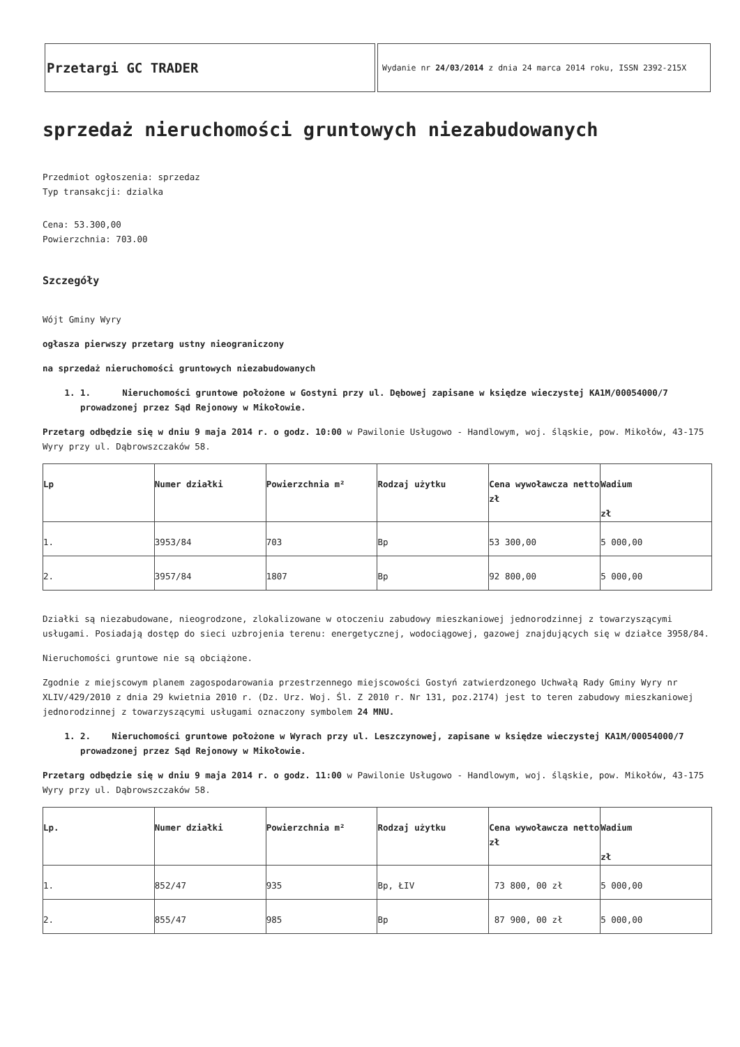Przetargi GC TRADER
Wydanie nr 24/03/2014 z dnia 24 marca 2014 roku, ISSN 2392-215X
sprzedaż nieruchomości gruntowych niezabudowanych
Przedmiot ogłoszenia: sprzedaz
Typ transakcji: dzialka
Cena: 53.300,00
Powierzchnia: 703.00
Szczegóły
Wójt Gminy Wyry
ogłasza pierwszy przetarg ustny nieograniczony
na sprzedaż nieruchomości gruntowych niezabudowanych
1. 1. Nieruchomości gruntowe położone w Gostyni przy ul. Dębowej zapisane w księdze wieczystej KA1M/00054000/7 prowadzonej przez Sąd Rejonowy w Mikołowie.
Przetarg odbędzie się w dniu 9 maja 2014 r. o godz. 10:00 w Pawilonie Usługowo - Handlowym, woj. śląskie, pow. Mikołów, 43-175 Wyry przy ul. Dąbrowszczaków 58.
| Lp | Numer działki | Powierzchnia m² | Rodzaj użytku | Cena wywoławcza netto zł | Wadium zł |
| 1. | 3953/84 | 703 | Bp | 53 300,00 | 5 000,00 |
| 2. | 3957/84 | 1807 | Bp | 92 800,00 | 5 000,00 |
Działki są niezabudowane, nieogrodzone, zlokalizowane w otoczeniu zabudowy mieszkaniowej jednorodzinnej z towarzyszącymi usługami. Posiadają dostęp do sieci uzbrojenia terenu: energetycznej, wodociągowej, gazowej znajdujących się w działce 3958/84.
Nieruchomości gruntowe nie są obciążone.
Zgodnie z miejscowym planem zagospodarowania przestrzennego miejscowości Gostyń zatwierdzonego Uchwałą Rady Gminy Wyry nr XLIV/429/2010 z dnia 29 kwietnia 2010 r. (Dz. Urz. Woj. Śl. Z 2010 r. Nr 131, poz.2174) jest to teren zabudowy mieszkaniowej jednorodzinnej z towarzyszącymi usługami oznaczony symbolem 24 MNU.
1. 2. Nieruchomości gruntowe położone w Wyrach przy ul. Leszczynowej, zapisane w księdze wieczystej KA1M/00054000/7 prowadzonej przez Sąd Rejonowy w Mikołowie.
Przetarg odbędzie się w dniu 9 maja 2014 r. o godz. 11:00 w Pawilonie Usługowo - Handlowym, woj. śląskie, pow. Mikołów, 43-175 Wyry przy ul. Dąbrowszczaków 58.
| Lp. | Numer działki | Powierzchnia m² | Rodzaj użytku | Cena wywoławcza netto zł | Wadium zł |
| 1. | 852/47 | 935 | Bp, ŁIV | 73 800, 00 zł | 5 000,00 |
| 2. | 855/47 | 985 | Bp | 87 900, 00 zł | 5 000,00 |